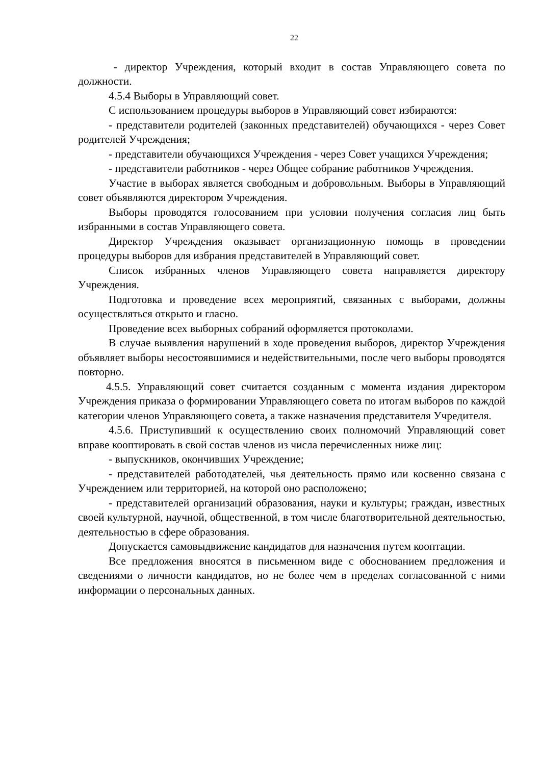22
- директор Учреждения, который входит в состав Управляющего совета по должности.
4.5.4 Выборы в Управляющий совет.
С использованием процедуры выборов в Управляющий совет избираются:
- представители родителей (законных представителей) обучающихся - через Совет родителей Учреждения;
- представители обучающихся Учреждения - через Совет учащихся Учреждения;
- представители работников - через Общее собрание работников Учреждения.
Участие в выборах является свободным и добровольным. Выборы в Управляющий совет объявляются директором Учреждения.
Выборы проводятся голосованием при условии получения согласия лиц быть избранными в состав Управляющего совета.
Директор Учреждения оказывает организационную помощь в проведении процедуры выборов для избрания представителей в Управляющий совет.
Список избранных членов Управляющего совета направляется директору Учреждения.
Подготовка и проведение всех мероприятий, связанных с выборами, должны осуществляться открыто и гласно.
Проведение всех выборных собраний оформляется протоколами.
В случае выявления нарушений в ходе проведения выборов, директор Учреждения объявляет выборы несостоявшимися и недействительными, после чего выборы проводятся повторно.
4.5.5. Управляющий совет считается созданным с момента издания директором Учреждения приказа о формировании Управляющего совета по итогам выборов по каждой категории членов Управляющего совета, а также назначения представителя Учредителя.
4.5.6. Приступивший к осуществлению своих полномочий Управляющий совет вправе кооптировать в свой состав членов из числа перечисленных ниже лиц:
- выпускников, окончивших Учреждение;
- представителей работодателей, чья деятельность прямо или косвенно связана с Учреждением или территорией, на которой оно расположено;
- представителей организаций образования, науки и культуры; граждан, известных своей культурной, научной, общественной, в том числе благотворительной деятельностью, деятельностью в сфере образования.
Допускается самовыдвижение кандидатов для назначения путем кооптации.
Все предложения вносятся в письменном виде с обоснованием предложения и сведениями о личности кандидатов, но не более чем в пределах согласованной с ними информации о персональных данных.